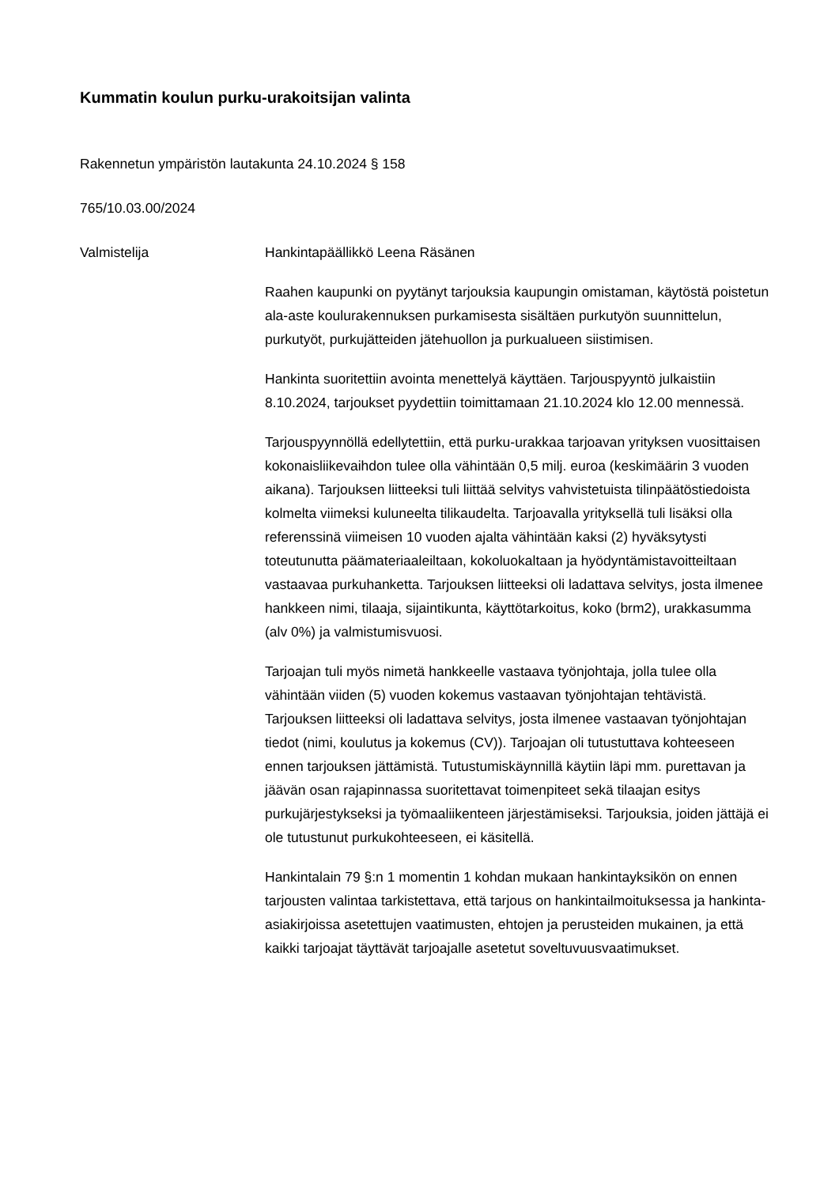Kummatin koulun purku-urakoitsijan valinta
Rakennetun ympäristön lautakunta 24.10.2024 § 158
765/10.03.00/2024
Valmistelija Hankintapäällikkö Leena Räsänen
Raahen kaupunki on pyytänyt tarjouksia kaupungin omistaman, käytöstä poistetun ala-aste koulurakennuksen purkamisesta sisältäen purkutyön suunnittelun, purkutyöt, purkujätteiden jätehuollon ja purkualueen siistimisen.
Hankinta suoritettiin avointa menettelyä käyttäen. Tarjouspyyntö julkaistiin 8.10.2024, tarjoukset pyydettiin toimittamaan 21.10.2024 klo 12.00 mennessä.
Tarjouspyynnöllä edellytettiin, että purku-urakkaa tarjoavan yrityksen vuosittaisen kokonaisliikevaihdon tulee olla vähintään 0,5 milj. euroa (keskimäärin 3 vuoden aikana). Tarjouksen liitteeksi tuli liittää selvitys vahvistetuista tilinpäätöstiedoista kolmelta viimeksi kuluneelta tilikaudelta. Tarjoavalla yrityksellä tuli lisäksi olla referenssinä viimeisen 10 vuoden ajalta vähintään kaksi (2) hyväksytysti toteutunutta päämateriaaleiltaan, kokoluokaltaan ja hyödyntämistavoitteiltaan vastaavaa purkuhanketta. Tarjouksen liitteeksi oli ladattava selvitys, josta ilmenee hankkeen nimi, tilaaja, sijaintikunta, käyttötarkoitus, koko (brm2), urakkasumma (alv 0%) ja valmistumisvuosi.
Tarjoajan tuli myös nimetä hankkeelle vastaava työnjohtaja, jolla tulee olla vähintään viiden (5) vuoden kokemus vastaavan työnjohtajan tehtävistä. Tarjouksen liitteeksi oli ladattava selvitys, josta ilmenee vastaavan työnjohtajan tiedot (nimi, koulutus ja kokemus (CV)). Tarjoajan oli tutustuttava kohteeseen ennen tarjouksen jättämistä. Tutustumiskäynnillä käytiin läpi mm. purettavan ja jäävän osan rajapinnassa suoritettavat toimenpiteet sekä tilaajan esitys purkujärjestykseksi ja työmaaliikenteen järjestämiseksi. Tarjouksia, joiden jättäjä ei ole tutustunut purkukohteeseen, ei käsitellä.
Hankintalain 79 §:n 1 momentin 1 kohdan mukaan hankintayksikön on ennen tarjousten valintaa tarkistettava, että tarjous on hankintailmoituksessa ja hankinta-asiakirjoissa asetettujen vaatimusten, ehtojen ja perusteiden mukainen, ja että kaikki tarjoajat täyttävät tarjoajalle asetetut soveltuvuusvaatimukset.